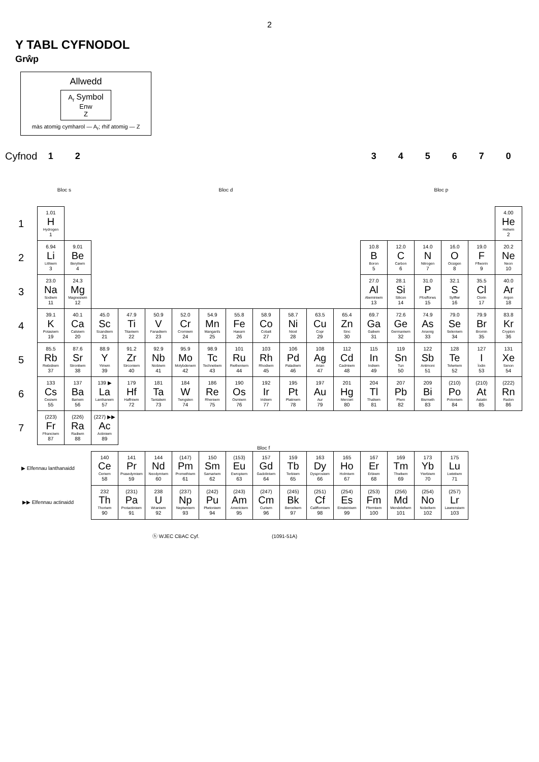2
Y TABL CYFNODOL
Grŵp
Allwedd
A<sub>r</sub> Symbol
Enw
Z
màs atomig cymharol — A<sub>r</sub>; rhif atomig — Z
| Cyfnod | 1 | 2 | | | | | | | | | | | 3 | 4 | 5 | 6 | 7 | 0 |
| | Bloc s | | Bloc d | | | | | | | | | | Bloc p | | | | | |
| 1 | 1.01 H Hydrogen 1 | | | | | | | | | | | | | | | | | 4.00 He Heliwm 2 |
| 2 | 6.94 Li Lithiwm 3 | 9.01 Be Beryliwm 4 | | | | | | | | | | | 10.8 B Boron 5 | 12.0 C Carbon 6 | 14.0 N Nitrogen 7 | 16.0 O Ocsigen 8 | 19.0 F Fflworin 9 | 20.2 Ne Neon 10 |
| 3 | 23.0 Na Sodiwm 11 | 24.3 Mg Magnesiwm 12 | | | | | | | | | | | 27.0 Al Alwminiwm 13 | 28.1 Si Silicon 14 | 31.0 P Ffosfforws 15 | 32.1 S Sylffwr 16 | 35.5 Cl Clorin 17 | 40.0 Ar Argon 18 |
| 4 | 39.1 K Potasiwm 19 | 40.1 Ca Calsiwm 20 | 45.0 Sc Scandiwm 21 | 47.9 Ti Titaniwm 22 | 50.9 V Fanadiwm 23 | 52.0 Cr Cromiwm 24 | 54.9 Mn Manganîs 25 | 55.8 Fe Haearn 26 | 58.9 Co Cobalt 27 | 58.7 Ni Nicel 28 | 63.5 Cu Copr 29 | 65.4 Zn Sinc 30 | 69.7 Ga Galiwm 31 | 72.6 Ge Germaniwm 32 | 74.9 As Arsenig 33 | 79.0 Se Seleniwm 34 | 79.9 Br Bromin 35 | 83.8 Kr Crypton 36 |
| 5 | 85.5 Rb Rwbidiwm 37 | 87.6 Sr Strontiwm 38 | 88.9 Y Ytriwm 39 | 91.2 Zr Sirconiwm 40 | 92.9 Nb Niobiwm 41 | 95.9 Mo Molybdenwm 42 | 98.9 Tc Technetiwm 43 | 101 Ru Rwtheniwm 44 | 103 Rh Rhodiwm 45 | 106 Pd Paladiwm 46 | 108 Ag Arian 47 | 112 Cd Cadmiwm 48 | 115 In Indiwm 49 | 119 Sn Tun 50 | 122 Sb Antimoni 51 | 128 Te Telwriwm 52 | 127 I Ïodin 53 | 131 Xe Senon 54 |
| 6 | 133 Cs Cesiwm 55 | 137 Ba Bariwm 56 | 139 ▶ La Lanthanwm 57 | 179 Hf Haffniwm 72 | 181 Ta Tantalwm 73 | 184 W Twngsten 74 | 186 Re Rheniwm 75 | 190 Os Osmiwm 76 | 192 Ir Iridiwm 77 | 195 Pt Platinwm 78 | 197 Au Aur 79 | 201 Hg Mercwri 80 | 204 Tl Thaliwm 81 | 207 Pb Plwm 82 | 209 Bi Bismwth 83 | (210) Po Poloniwm 84 | (210) At Astatin 85 | (222) Rn Radon 86 |
| 7 | (223) Fr Ffranciwm 87 | (226) Ra Radiwm 88 | (227) ▶▶ Ac Actiniwm 89 | | | | | | | | | | | | | | | |
| Bloc f | | | | | | | | | | | | | | | | | | |
| ▶ Elfennau lanthanaidd | | | 140 Ce Ceriwm 58 | 141 Pr Prasedymiwm 59 | 144 Nd Neodymiwm 60 | (147) Pm Promethiwm 61 | 150 Sm Samariwm 62 | (153) Eu Ewropiwm 63 | 157 Gd Gadoliniwm 64 | 159 Tb Terbiwm 65 | 163 Dy Dysprosiwm 66 | 165 Ho Holmiwm 67 | 167 Er Erbiwm 68 | 169 Tm Thwliwm 69 | 173 Yb Yterbiwm 70 | 175 Lu Lwtetiwm 71 | | |
| ▶▶ Elfennau actinaidd | | | 232 Th Thoriwm 90 | (231) Pa Protactiniwm 91 | 238 U Wraniwm 92 | (237) Np Neptwniwm 93 | (242) Pu Plwtoniwm 94 | (243) Am Americiwm 95 | (247) Cm Curiwm 96 | (245) Bk Berceliwm 97 | (251) Cf Califforniwm 98 | (254) Es Einsteiniwm 99 | (253) Fm Ffermiwm 100 | (256) Md Mendelefiwm 101 | (254) No Nobeliwm 102 | (257) Lr Lawrensiwm 103 | | |
ⓗ WJEC CBAC Cyf. (1091-51A)